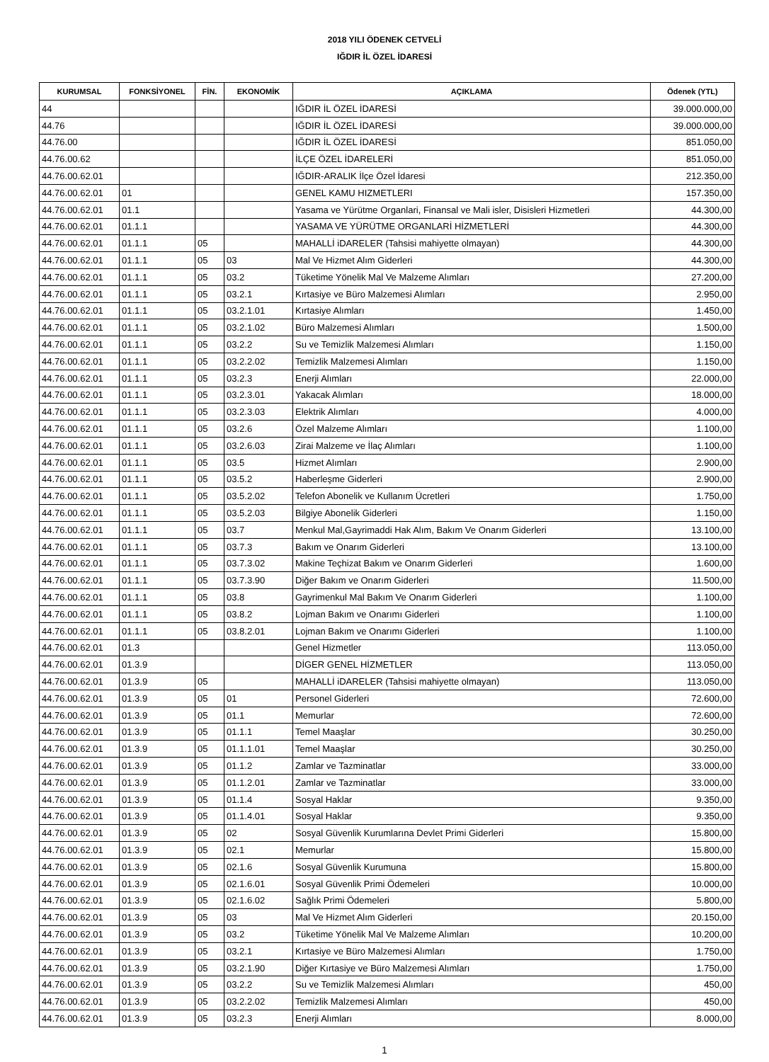2018 YILI ÖDENEK CETVELİ
IĞDIR İL ÖZEL İDARESİ
| KURUMSAL | FONKSİYONEL | FİN. | EKONOMİK | AÇIKLAMA | Ödenek (YTL) |
| --- | --- | --- | --- | --- | --- |
| 44 | | | | IĞDIR İL ÖZEL İDARESİ | 39.000.000,00 |
| 44.76 | | | | IĞDIR İL ÖZEL İDARESİ | 39.000.000,00 |
| 44.76.00 | | | | IĞDIR İL ÖZEL İDARESİ | 851.050,00 |
| 44.76.00.62 | | | | İLÇE ÖZEL İDARELERİ | 851.050,00 |
| 44.76.00.62.01 | | | | IĞDIR-ARALIK İlçe Özel İdaresi | 212.350,00 |
| 44.76.00.62.01 | 01 | | | GENEL KAMU HIZMETLERI | 157.350,00 |
| 44.76.00.62.01 | 01.1 | | | Yasama ve Yürütme Organlari, Finansal ve Mali isler, Disisleri Hizmetleri | 44.300,00 |
| 44.76.00.62.01 | 01.1.1 | | | YASAMA VE YÜRÜTME ORGANLARİ HİZMETLERİ | 44.300,00 |
| 44.76.00.62.01 | 01.1.1 | 05 | | MAHALLİ iDARELER (Tahsisi mahiyette olmayan) | 44.300,00 |
| 44.76.00.62.01 | 01.1.1 | 05 | 03 | Mal Ve Hizmet Alım Giderleri | 44.300,00 |
| 44.76.00.62.01 | 01.1.1 | 05 | 03.2 | Tüketime Yönelik Mal Ve Malzeme Alımları | 27.200,00 |
| 44.76.00.62.01 | 01.1.1 | 05 | 03.2.1 | Kırtasiye ve Büro Malzemesi Alımları | 2.950,00 |
| 44.76.00.62.01 | 01.1.1 | 05 | 03.2.1.01 | Kırtasiye Alımları | 1.450,00 |
| 44.76.00.62.01 | 01.1.1 | 05 | 03.2.1.02 | Büro Malzemesi Alımları | 1.500,00 |
| 44.76.00.62.01 | 01.1.1 | 05 | 03.2.2 | Su ve Temizlik Malzemesi Alımları | 1.150,00 |
| 44.76.00.62.01 | 01.1.1 | 05 | 03.2.2.02 | Temizlik Malzemesi Alımları | 1.150,00 |
| 44.76.00.62.01 | 01.1.1 | 05 | 03.2.3 | Enerji Alımları | 22.000,00 |
| 44.76.00.62.01 | 01.1.1 | 05 | 03.2.3.01 | Yakacak Alımları | 18.000,00 |
| 44.76.00.62.01 | 01.1.1 | 05 | 03.2.3.03 | Elektrik Alımları | 4.000,00 |
| 44.76.00.62.01 | 01.1.1 | 05 | 03.2.6 | Özel Malzeme Alımları | 1.100,00 |
| 44.76.00.62.01 | 01.1.1 | 05 | 03.2.6.03 | Zirai Malzeme ve İlaç Alımları | 1.100,00 |
| 44.76.00.62.01 | 01.1.1 | 05 | 03.5 | Hizmet Alımları | 2.900,00 |
| 44.76.00.62.01 | 01.1.1 | 05 | 03.5.2 | Haberleşme Giderleri | 2.900,00 |
| 44.76.00.62.01 | 01.1.1 | 05 | 03.5.2.02 | Telefon Abonelik ve Kullanım Ücretleri | 1.750,00 |
| 44.76.00.62.01 | 01.1.1 | 05 | 03.5.2.03 | Bilgiye Abonelik Giderleri | 1.150,00 |
| 44.76.00.62.01 | 01.1.1 | 05 | 03.7 | Menkul Mal,Gayrimaddi Hak Alım, Bakım Ve Onarım Giderleri | 13.100,00 |
| 44.76.00.62.01 | 01.1.1 | 05 | 03.7.3 | Bakım ve Onarım Giderleri | 13.100,00 |
| 44.76.00.62.01 | 01.1.1 | 05 | 03.7.3.02 | Makine Teçhizat Bakım ve Onarım Giderleri | 1.600,00 |
| 44.76.00.62.01 | 01.1.1 | 05 | 03.7.3.90 | Diğer Bakım ve Onarım Giderleri | 11.500,00 |
| 44.76.00.62.01 | 01.1.1 | 05 | 03.8 | Gayrimenkul Mal Bakım Ve Onarım Giderleri | 1.100,00 |
| 44.76.00.62.01 | 01.1.1 | 05 | 03.8.2 | Lojman Bakım ve Onarımı Giderleri | 1.100,00 |
| 44.76.00.62.01 | 01.1.1 | 05 | 03.8.2.01 | Lojman Bakım ve Onarımı Giderleri | 1.100,00 |
| 44.76.00.62.01 | 01.3 | | | Genel Hizmetler | 113.050,00 |
| 44.76.00.62.01 | 01.3.9 | | | DİGER GENEL HİZMETLER | 113.050,00 |
| 44.76.00.62.01 | 01.3.9 | 05 | | MAHALLİ iDARELER (Tahsisi mahiyette olmayan) | 113.050,00 |
| 44.76.00.62.01 | 01.3.9 | 05 | 01 | Personel Giderleri | 72.600,00 |
| 44.76.00.62.01 | 01.3.9 | 05 | 01.1 | Memurlar | 72.600,00 |
| 44.76.00.62.01 | 01.3.9 | 05 | 01.1.1 | Temel Maaşlar | 30.250,00 |
| 44.76.00.62.01 | 01.3.9 | 05 | 01.1.1.01 | Temel Maaşlar | 30.250,00 |
| 44.76.00.62.01 | 01.3.9 | 05 | 01.1.2 | Zamlar ve Tazminatlar | 33.000,00 |
| 44.76.00.62.01 | 01.3.9 | 05 | 01.1.2.01 | Zamlar ve Tazminatlar | 33.000,00 |
| 44.76.00.62.01 | 01.3.9 | 05 | 01.1.4 | Sosyal Haklar | 9.350,00 |
| 44.76.00.62.01 | 01.3.9 | 05 | 01.1.4.01 | Sosyal Haklar | 9.350,00 |
| 44.76.00.62.01 | 01.3.9 | 05 | 02 | Sosyal Güvenlik Kurumlarına Devlet Primi Giderleri | 15.800,00 |
| 44.76.00.62.01 | 01.3.9 | 05 | 02.1 | Memurlar | 15.800,00 |
| 44.76.00.62.01 | 01.3.9 | 05 | 02.1.6 | Sosyal Güvenlik Kurumuna | 15.800,00 |
| 44.76.00.62.01 | 01.3.9 | 05 | 02.1.6.01 | Sosyal Güvenlik Primi Ödemeleri | 10.000,00 |
| 44.76.00.62.01 | 01.3.9 | 05 | 02.1.6.02 | Sağlık Primi Ödemeleri | 5.800,00 |
| 44.76.00.62.01 | 01.3.9 | 05 | 03 | Mal Ve Hizmet Alım Giderleri | 20.150,00 |
| 44.76.00.62.01 | 01.3.9 | 05 | 03.2 | Tüketime Yönelik Mal Ve Malzeme Alımları | 10.200,00 |
| 44.76.00.62.01 | 01.3.9 | 05 | 03.2.1 | Kırtasiye ve Büro Malzemesi Alımları | 1.750,00 |
| 44.76.00.62.01 | 01.3.9 | 05 | 03.2.1.90 | Diğer Kırtasiye ve Büro Malzemesi Alımları | 1.750,00 |
| 44.76.00.62.01 | 01.3.9 | 05 | 03.2.2 | Su ve Temizlik Malzemesi Alımları | 450,00 |
| 44.76.00.62.01 | 01.3.9 | 05 | 03.2.2.02 | Temizlik Malzemesi Alımları | 450,00 |
| 44.76.00.62.01 | 01.3.9 | 05 | 03.2.3 | Enerji Alımları | 8.000,00 |
1